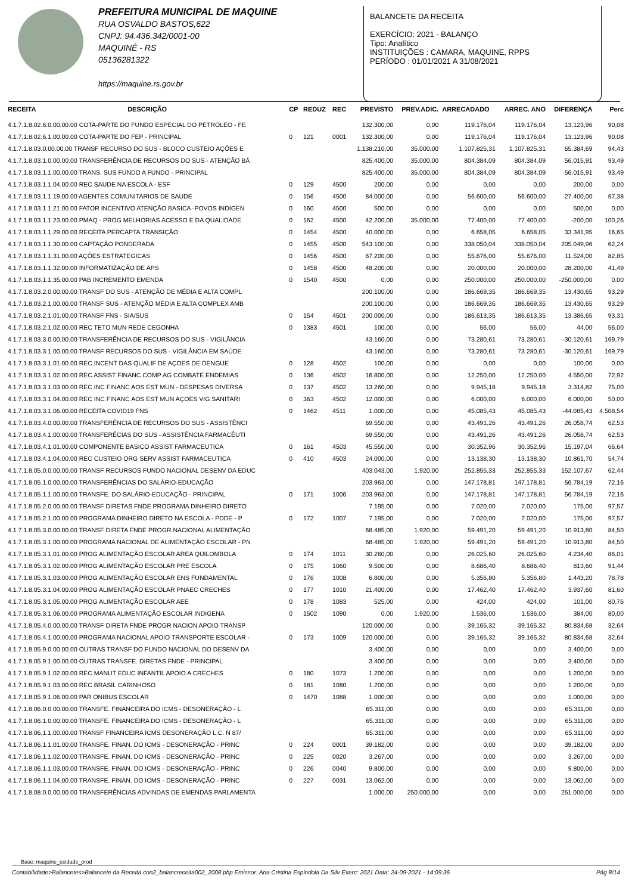PREFEITURA MUNICIPAL DE MAQUINE
RUA OSVALDO BASTOS,622
CNPJ: 94.436.342/0001-00
MAQUINÉ - RS
05136281322
https://maquine.rs.gov.br
BALANCETE DA RECEITA
EXERCÍCIO: 2021 - BALANÇO
Tipo: Analítico
INSTITUIÇÕES : CAMARA, MAQUINE, RPPS
PERÍODO : 01/01/2021 A 31/08/2021
| RECEITA | DESCRIÇÃO | CP | REDUZ | REC | PREVISTO | PREV.ADIC. | ARRECADADO | ARREC. ANO | DIFERENÇA | Perc |
| --- | --- | --- | --- | --- | --- | --- | --- | --- | --- | --- |
| 4.1.7.1.8.02.6.0.00.00.00 COTA-PARTE DO FUNDO ESPECIAL DO PETRÓLEO - FE | | | | | 132.300,00 | 0,00 | 119.176,04 | 119.176,04 | 13.123,96 | 90,08 |
| 4.1.7.1.8.02.6.1.00.00.00 COTA-PARTE DO FEP - PRINCIPAL | | 0 | 121 | 0001 | 132.300,00 | 0,00 | 119.176,04 | 119.176,04 | 13.123,96 | 90,08 |
| 4.1.7.1.8.03.0.00.00.00 TRANSF RECURSO DO SUS - BLOCO CUSTEIO AÇÕES E | | | | | 1.138.210,00 | 35.000,00 | 1.107.825,31 | 1.107.825,31 | 65.384,69 | 94,43 |
| 4.1.7.1.8.03.1.0.00.00.00 TRANSFERÊNCIA DE RECURSOS DO SUS - ATENÇÃO BÁ | | | | | 825.400,00 | 35.000,00 | 804.384,09 | 804.384,09 | 56.015,91 | 93,49 |
| 4.1.7.1.8.03.1.1.00.00.00 TRANS. SUS FUNDO A FUNDO - PRINCIPAL | | | | | 825.400,00 | 35.000,00 | 804.384,09 | 804.384,09 | 56.015,91 | 93,49 |
| 4.1.7.1.8.03.1.1.04.00.00 REC SAUDE NA ESCOLA - ESF | | 0 | 129 | 4500 | 200,00 | 0,00 | 0,00 | 0,00 | 200,00 | 0,00 |
| 4.1.7.1.8.03.1.1.19.00.00 AGENTES COMUNITARIOS DE SAUDE | | 0 | 156 | 4500 | 84.000,00 | 0,00 | 56.600,00 | 56.600,00 | 27.400,00 | 67,38 |
| 4.1.7.1.8.03.1.1.21.00.00 FATOR INCENTIVO ATENÇÃO BASICA -POVOS INDIGEN | | 0 | 160 | 4500 | 500,00 | 0,00 | 0,00 | 0,00 | 500,00 | 0,00 |
| 4.1.7.1.8.03.1.1.23.00.00 PMAQ - PROG MELHORIAS ACESSO E DA QUALIDADE | | 0 | 162 | 4500 | 42.200,00 | 35.000,00 | 77.400,00 | 77.400,00 | -200,00 | 100,26 |
| 4.1.7.1.8.03.1.1.29.00.00 RECEITA PERCAPTA TRANSIÇÃO | | 0 | 1454 | 4500 | 40.000,00 | 0,00 | 6.658,05 | 6.658,05 | 33.341,95 | 16,65 |
| 4.1.7.1.8.03.1.1.30.00.00 CAPTAÇÃO PONDERADA | | 0 | 1455 | 4500 | 543.100,00 | 0,00 | 338.050,04 | 338.050,04 | 205.049,96 | 62,24 |
| 4.1.7.1.8.03.1.1.31.00.00 AÇÕES ESTRATEGICAS | | 0 | 1456 | 4500 | 67.200,00 | 0,00 | 55.676,00 | 55.676,00 | 11.524,00 | 82,85 |
| 4.1.7.1.8.03.1.1.32.00.00 INFORMATIZAÇÃO DE APS | | 0 | 1458 | 4500 | 48.200,00 | 0,00 | 20.000,00 | 20.000,00 | 28.200,00 | 41,49 |
| 4.1.7.1.8.03.1.1.35.00.00 PAB INCREMENTO EMENDA | | 0 | 1540 | 4500 | 0,00 | 0,00 | 250.000,00 | 250.000,00 | -250.000,00 | 0,00 |
| 4.1.7.1.8.03.2.0.00.00.00 TRANSF DO SUS - ATENÇÃO DE MÉDIA E ALTA COMPL | | | | | 200.100,00 | 0,00 | 186.669,35 | 186.669,35 | 13.430,65 | 93,29 |
| 4.1.7.1.8.03.2.1.00.00.00 TRANSF SUS - ATENÇÃO MÉDIA E ALTA COMPLEX AMB | | | | | 200.100,00 | 0,00 | 186.669,35 | 186.669,35 | 13.430,65 | 93,29 |
| 4.1.7.1.8.03.2.1.01.00.00 TRANSF FNS - SIA/SUS | | 0 | 154 | 4501 | 200.000,00 | 0,00 | 186.613,35 | 186.613,35 | 13.386,65 | 93,31 |
| 4.1.7.1.8.03.2.1.02.00.00 REC TETO MUN REDE CEGONHA | | 0 | 1383 | 4501 | 100,00 | 0,00 | 56,00 | 56,00 | 44,00 | 56,00 |
| 4.1.7.1.8.03.3.0.00.00.00 TRANSFERÊNCIA DE RECURSOS DO SUS - VIGILÂNCIA | | | | | 43.160,00 | 0,00 | 73.280,61 | 73.280,61 | -30.120,61 | 169,79 |
| 4.1.7.1.8.03.3.1.00.00.00 TRANSF RECURSOS DO SUS - VIGILÂNCIA EM SAÚDE | | | | | 43.160,00 | 0,00 | 73.280,61 | 73.280,61 | -30.120,61 | 169,79 |
| 4.1.7.1.8.03.3.1.01.00.00 REC INCENT DAS QUALIF DE AÇOES DE DENGUE | | 0 | 128 | 4502 | 100,00 | 0,00 | 0,00 | 0,00 | 100,00 | 0,00 |
| 4.1.7.1.8.03.3.1.02.00.00 REC ASSIST FINANC COMP AG COMBATE ENDEMIAS | | 0 | 136 | 4502 | 16.800,00 | 0,00 | 12.250,00 | 12.250,00 | 4.550,00 | 72,92 |
| 4.1.7.1.8.03.3.1.03.00.00 REC INC FINANC AOS EST MUN - DESPESAS DIVERSA | | 0 | 137 | 4502 | 13.260,00 | 0,00 | 9.945,18 | 9.945,18 | 3.314,82 | 75,00 |
| 4.1.7.1.8.03.3.1.04.00.00 REC INC FINANC AOS EST MUN AÇOES VIG SANITARI | | 0 | 363 | 4502 | 12.000,00 | 0,00 | 6.000,00 | 6.000,00 | 6.000,00 | 50,00 |
| 4.1.7.1.8.03.3.1.06.00.00 RECEITA COVID19 FNS | | 0 | 1462 | 4511 | 1.000,00 | 0,00 | 45.085,43 | 45.085,43 | -44.085,43 | 4.508,54 |
| 4.1.7.1.8.03.4.0.00.00.00 TRANSFERÊNCIA DE RECURSOS DO SUS - ASSISTÊNCI | | | | | 69.550,00 | 0,00 | 43.491,26 | 43.491,26 | 26.058,74 | 62,53 |
| 4.1.7.1.8.03.4.1.00.00.00 TRANSFERÊCIAS DO SUS - ASSISTÊNCIA FARMACÊUTI | | | | | 69.550,00 | 0,00 | 43.491,26 | 43.491,26 | 26.058,74 | 62,53 |
| 4.1.7.1.8.03.4.1.01.00.00 COMPONENTE BASICO ASSIST FARMACEUTICA | | 0 | 161 | 4503 | 45.550,00 | 0,00 | 30.352,96 | 30.352,96 | 15.197,04 | 66,64 |
| 4.1.7.1.8.03.4.1.04.00.00 REC CUSTEIO ORG SERV ASSIST FARMACEUTICA | | 0 | 410 | 4503 | 24.000,00 | 0,00 | 13.138,30 | 13.138,30 | 10.861,70 | 54,74 |
| 4.1.7.1.8.05.0.0.00.00.00 TRANSF RECURSOS FUNDO NACIONAL DESENV DA EDUC | | | | | 403.043,00 | 1.920,00 | 252.855,33 | 252.855,33 | 152.107,67 | 62,44 |
| 4.1.7.1.8.05.1.0.00.00.00 TRANSFERÊNCIAS DO SALÁRIO-EDUCAÇÃO | | | | | 203.963,00 | 0,00 | 147.178,81 | 147.178,81 | 56.784,19 | 72,16 |
| 4.1.7.1.8.05.1.1.00.00.00 TRANSFE. DO SALÁRIO-EDUCAÇÃO - PRINCIPAL | | 0 | 171 | 1006 | 203.963,00 | 0,00 | 147.178,81 | 147.178,81 | 56.784,19 | 72,16 |
| 4.1.7.1.8.05.2.0.00.00.00 TRANSF DIRETAS FNDE PROGRAMA DINHEIRO DIRETO | | | | | 7.195,00 | 0,00 | 7.020,00 | 7.020,00 | 175,00 | 97,57 |
| 4.1.7.1.8.05.2.1.00.00.00 PROGRAMA DINHEIRO DIRETO NA ESCOLA - PDDE - P | | 0 | 172 | 1007 | 7.195,00 | 0,00 | 7.020,00 | 7.020,00 | 175,00 | 97,57 |
| 4.1.7.1.8.05.3.0.00.00.00 TRANSF DIRETA FNDE PROGR NACIONAL ALIMENTAÇÃO | | | | | 68.485,00 | 1.920,00 | 59.491,20 | 59.491,20 | 10.913,80 | 84,50 |
| 4.1.7.1.8.05.3.1.00.00.00 PROGRAMA NACIONAL DE ALIMENTAÇÃO ESCOLAR - PN | | | | | 68.485,00 | 1.920,00 | 59.491,20 | 59.491,20 | 10.913,80 | 84,50 |
| 4.1.7.1.8.05.3.1.01.00.00 PROG ALIMENTAÇÃO ESCOLAR AREA QUILOMBOLA | | 0 | 174 | 1011 | 30.260,00 | 0,00 | 26.025,60 | 26.025,60 | 4.234,40 | 86,01 |
| 4.1.7.1.8.05.3.1.02.00.00 PROG ALIMENTAÇÃO ESCOLAR PRE ESCOLA | | 0 | 175 | 1060 | 9.500,00 | 0,00 | 8.686,40 | 8.686,40 | 813,60 | 91,44 |
| 4.1.7.1.8.05.3.1.03.00.00 PROG ALIMENTAÇÃO ESCOLAR ENS FUNDAMENTAL | | 0 | 176 | 1008 | 6.800,00 | 0,00 | 5.356,80 | 5.356,80 | 1.443,20 | 78,78 |
| 4.1.7.1.8.05.3.1.04.00.00 PROG ALIMENTAÇÃO ESCOLAR PNAEC CRECHES | | 0 | 177 | 1010 | 21.400,00 | 0,00 | 17.462,40 | 17.462,40 | 3.937,60 | 81,60 |
| 4.1.7.1.8.05.3.1.05.00.00 PROG ALIMENTAÇÃO ESCOLAR AEE | | 0 | 178 | 1083 | 525,00 | 0,00 | 424,00 | 424,00 | 101,00 | 80,76 |
| 4.1.7.1.8.05.3.1.06.00.00 PROGRAMA ALIMENTAÇÃO ESCOLAR INDIGENA | | 0 | 1502 | 1090 | 0,00 | 1.920,00 | 1.536,00 | 1.536,00 | 384,00 | 80,00 |
| 4.1.7.1.8.05.4.0.00.00.00 TRANSF DIRETA FNDE PROGR NACION APOIO TRANSP | | | | | 120.000,00 | 0,00 | 39.165,32 | 39.165,32 | 80.834,68 | 32,64 |
| 4.1.7.1.8.05.4.1.00.00.00 PROGRAMA NACIONAL APOIO TRANSPORTE ESCOLAR - | | 0 | 173 | 1009 | 120.000,00 | 0,00 | 39.165,32 | 39.165,32 | 80.834,68 | 32,64 |
| 4.1.7.1.8.05.9.0.00.00.00 OUTRAS TRANSF DO FUNDO NACIONAL DO DESENV DA | | | | | 3.400,00 | 0,00 | 0,00 | 0,00 | 3.400,00 | 0,00 |
| 4.1.7.1.8.05.9.1.00.00.00 OUTRAS TRANSFE. DIRETAS FNDE - PRINCIPAL | | | | | 3.400,00 | 0,00 | 0,00 | 0,00 | 3.400,00 | 0,00 |
| 4.1.7.1.8.05.9.1.02.00.00 REC MANUT EDUC INFANTIL APOIO A CRECHES | | 0 | 180 | 1073 | 1.200,00 | 0,00 | 0,00 | 0,00 | 1.200,00 | 0,00 |
| 4.1.7.1.8.05.9.1.03.00.00 REC BRASIL CARINHOSO | | 0 | 181 | 1080 | 1.200,00 | 0,00 | 0,00 | 0,00 | 1.200,00 | 0,00 |
| 4.1.7.1.8.05.9.1.06.00.00 PAR ONIBUS ESCOLAR | | 0 | 1470 | 1088 | 1.000,00 | 0,00 | 0,00 | 0,00 | 1.000,00 | 0,00 |
| 4.1.7.1.8.06.0.0.00.00.00 TRANSFE. FINANCEIRA DO ICMS - DESONERAÇÃO - L | | | | | 65.311,00 | 0,00 | 0,00 | 0,00 | 65.311,00 | 0,00 |
| 4.1.7.1.8.06.1.0.00.00.00 TRANSFE. FINANCEIRA DO ICMS - DESONERAÇÃO - L | | | | | 65.311,00 | 0,00 | 0,00 | 0,00 | 65.311,00 | 0,00 |
| 4.1.7.1.8.06.1.1.00.00.00 TRANSF FINANCEIRA ICMS DESONERAÇÃO L.C. N 87/ | | | | | 65.311,00 | 0,00 | 0,00 | 0,00 | 65.311,00 | 0,00 |
| 4.1.7.1.8.06.1.1.01.00.00 TRANSFE. FINAN. DO ICMS - DESONERAÇÃO - PRINC | | 0 | 224 | 0001 | 39.182,00 | 0,00 | 0,00 | 0,00 | 39.182,00 | 0,00 |
| 4.1.7.1.8.06.1.1.02.00.00 TRANSFE. FINAN. DO ICMS - DESONERAÇÃO - PRINC | | 0 | 225 | 0020 | 3.267,00 | 0,00 | 0,00 | 0,00 | 3.267,00 | 0,00 |
| 4.1.7.1.8.06.1.1.03.00.00 TRANSFE. FINAN. DO ICMS - DESONERAÇÃO - PRINC | | 0 | 226 | 0040 | 9.800,00 | 0,00 | 0,00 | 0,00 | 9.800,00 | 0,00 |
| 4.1.7.1.8.06.1.1.04.00.00 TRANSFE. FINAN. DO ICMS - DESONERAÇÃO - PRINC | | 0 | 227 | 0031 | 13.062,00 | 0,00 | 0,00 | 0,00 | 13.062,00 | 0,00 |
| 4.1.7.1.8.08.0.0.00.00.00 TRANSFERÊNCIAS ADVINDAS DE EMENDAS PARLAMENTA | | | | | 1.000,00 | 250.000,00 | 0,00 | 0,00 | 251.000,00 | 0,00 |
Base: maquine_ecidade_prod
Contabilidade>Balancetes>Balancete da Receita con2_balancreceita002_2008.php Emissor: Ana Cristina Espindola Da Silv Exerc: 2021 Data: 24-09-2021 - 14:09:36 Pág 8/14